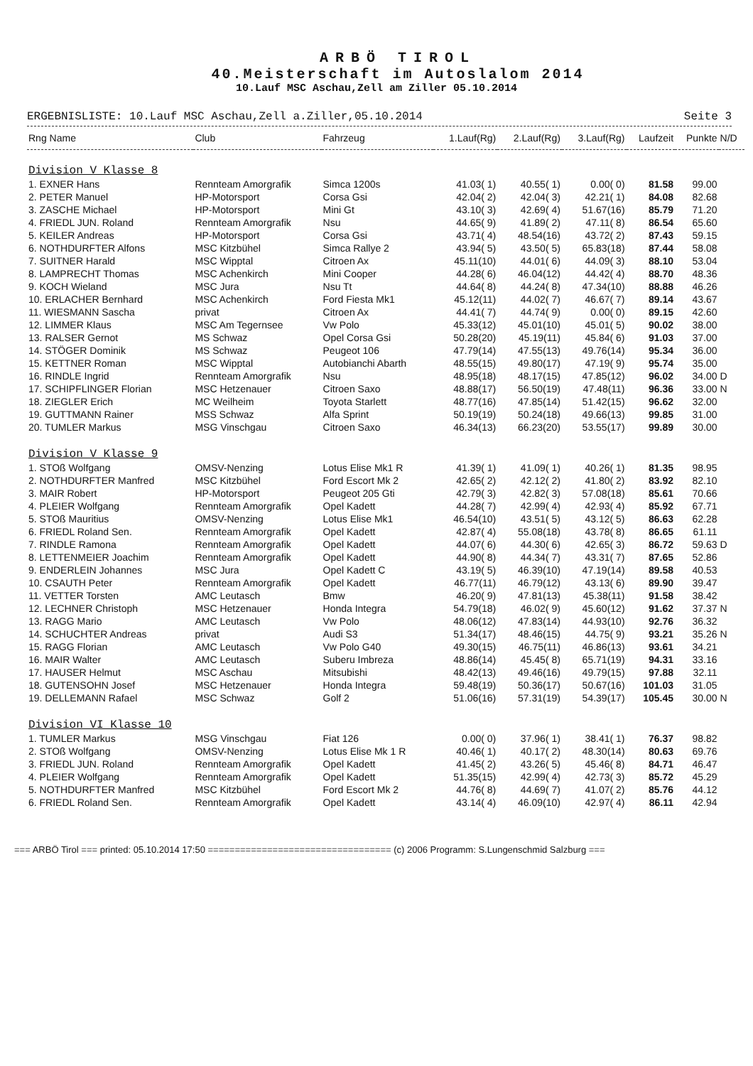ARBÖ TIROL
40.Meisterschaft im Autoslalom 2014
10.Lauf MSC Aschau,Zell am Ziller 05.10.2014
ERGEBNISLISTE: 10.Lauf MSC Aschau,Zell a.Ziller,05.10.2014 Seite 3
| Rng Name | Club | Fahrzeug | 1.Lauf(Rg) | 2.Lauf(Rg) | 3.Lauf(Rg) | Laufzeit | Punkte | N/D |
| --- | --- | --- | --- | --- | --- | --- | --- | --- |
| Division V Klasse 8 | | | | | | | | |
| 1. EXNER Hans | Rennteam Amorgrafik | Simca 1200s | 41.03( 1) | 40.55( 1) | 0.00( 0) | 81.58 | 99.00 | |
| 2. PETER Manuel | HP-Motorsport | Corsa Gsi | 42.04( 2) | 42.04( 3) | 42.21( 1) | 84.08 | 82.68 | |
| 3. ZASCHE Michael | HP-Motorsport | Mini Gt | 43.10( 3) | 42.69( 4) | 51.67(16) | 85.79 | 71.20 | |
| 4. FRIEDL JUN. Roland | Rennteam Amorgrafik | Nsu | 44.65( 9) | 41.89( 2) | 47.11( 8) | 86.54 | 65.60 | |
| 5. KEILER Andreas | HP-Motorsport | Corsa Gsi | 43.71( 4) | 48.54(16) | 43.72( 2) | 87.43 | 59.15 | |
| 6. NOTHDURFTER Alfons | MSC Kitzbühel | Simca Rallye 2 | 43.94( 5) | 43.50( 5) | 65.83(18) | 87.44 | 58.08 | |
| 7. SUITNER Harald | MSC Wipptal | Citroen Ax | 45.11(10) | 44.01( 6) | 44.09( 3) | 88.10 | 53.04 | |
| 8. LAMPRECHT Thomas | MSC Achenkirch | Mini Cooper | 44.28( 6) | 46.04(12) | 44.42( 4) | 88.70 | 48.36 | |
| 9. KOCH Wieland | MSC Jura | Nsu Tt | 44.64( 8) | 44.24( 8) | 47.34(10) | 88.88 | 46.26 | |
| 10. ERLACHER Bernhard | MSC Achenkirch | Ford Fiesta Mk1 | 45.12(11) | 44.02( 7) | 46.67( 7) | 89.14 | 43.67 | |
| 11. WIESMANN Sascha | privat | Citroen Ax | 44.41( 7) | 44.74( 9) | 0.00( 0) | 89.15 | 42.60 | |
| 12. LIMMER Klaus | MSC Am Tegernsee | Vw Polo | 45.33(12) | 45.01(10) | 45.01( 5) | 90.02 | 38.00 | |
| 13. RALSER Gernot | MS Schwaz | Opel Corsa Gsi | 50.28(20) | 45.19(11) | 45.84( 6) | 91.03 | 37.00 | |
| 14. STÖGER Dominik | MS Schwaz | Peugeot 106 | 47.79(14) | 47.55(13) | 49.76(14) | 95.34 | 36.00 | |
| 15. KETTNER Roman | MSC Wipptal | Autobianchi Abarth | 48.55(15) | 49.80(17) | 47.19( 9) | 95.74 | 35.00 | |
| 16. RINDLE Ingrid | Rennteam Amorgrafik | Nsu | 48.95(18) | 48.17(15) | 47.85(12) | 96.02 | 34.00 | D |
| 17. SCHIPFLINGER Florian | MSC Hetzenauer | Citroen Saxo | 48.88(17) | 56.50(19) | 47.48(11) | 96.36 | 33.00 | N |
| 18. ZIEGLER Erich | MC Weilheim | Toyota Starlett | 48.77(16) | 47.85(14) | 51.42(15) | 96.62 | 32.00 | |
| 19. GUTTMANN Rainer | MSS Schwaz | Alfa Sprint | 50.19(19) | 50.24(18) | 49.66(13) | 99.85 | 31.00 | |
| 20. TUMLER Markus | MSG Vinschgau | Citroen Saxo | 46.34(13) | 66.23(20) | 53.55(17) | 99.89 | 30.00 | |
| Division V Klasse 9 | | | | | | | | |
| 1. STOß Wolfgang | OMSV-Nenzing | Lotus Elise Mk1 R | 41.39( 1) | 41.09( 1) | 40.26( 1) | 81.35 | 98.95 | |
| 2. NOTHDURFTER Manfred | MSC Kitzbühel | Ford Escort Mk 2 | 42.65( 2) | 42.12( 2) | 41.80( 2) | 83.92 | 82.10 | |
| 3. MAIR Robert | HP-Motorsport | Peugeot 205 Gti | 42.79( 3) | 42.82( 3) | 57.08(18) | 85.61 | 70.66 | |
| 4. PLEIER Wolfgang | Rennteam Amorgrafik | Opel Kadett | 44.28( 7) | 42.99( 4) | 42.93( 4) | 85.92 | 67.71 | |
| 5. STOß Mauritius | OMSV-Nenzing | Lotus Elise Mk1 | 46.54(10) | 43.51( 5) | 43.12( 5) | 86.63 | 62.28 | |
| 6. FRIEDL Roland Sen. | Rennteam Amorgrafik | Opel Kadett | 42.87( 4) | 55.08(18) | 43.78( 8) | 86.65 | 61.11 | |
| 7. RINDLE Ramona | Rennteam Amorgrafik | Opel Kadett | 44.07( 6) | 44.30( 6) | 42.65( 3) | 86.72 | 59.63 | D |
| 8. LETTENMEIER Joachim | Rennteam Amorgrafik | Opel Kadett | 44.90( 8) | 44.34( 7) | 43.31( 7) | 87.65 | 52.86 | |
| 9. ENDERLEIN Johannes | MSC Jura | Opel Kadett C | 43.19( 5) | 46.39(10) | 47.19(14) | 89.58 | 40.53 | |
| 10. CSAUTH Peter | Rennteam Amorgrafik | Opel Kadett | 46.77(11) | 46.79(12) | 43.13( 6) | 89.90 | 39.47 | |
| 11. VETTER Torsten | AMC Leutasch | Bmw | 46.20( 9) | 47.81(13) | 45.38(11) | 91.58 | 38.42 | |
| 12. LECHNER Christoph | MSC Hetzenauer | Honda Integra | 54.79(18) | 46.02( 9) | 45.60(12) | 91.62 | 37.37 | N |
| 13. RAGG Mario | AMC Leutasch | Vw Polo | 48.06(12) | 47.83(14) | 44.93(10) | 92.76 | 36.32 | |
| 14. SCHUCHTER Andreas | privat | Audi S3 | 51.34(17) | 48.46(15) | 44.75( 9) | 93.21 | 35.26 | N |
| 15. RAGG Florian | AMC Leutasch | Vw Polo G40 | 49.30(15) | 46.75(11) | 46.86(13) | 93.61 | 34.21 | |
| 16. MAIR Walter | AMC Leutasch | Suberu Imbreza | 48.86(14) | 45.45( 8) | 65.71(19) | 94.31 | 33.16 | |
| 17. HAUSER Helmut | MSC Aschau | Mitsubishi | 48.42(13) | 49.46(16) | 49.79(15) | 97.88 | 32.11 | |
| 18. GUTENSOHN Josef | MSC Hetzenauer | Honda Integra | 59.48(19) | 50.36(17) | 50.67(16) | 101.03 | 31.05 | |
| 19. DELLEMANN Rafael | MSC Schwaz | Golf 2 | 51.06(16) | 57.31(19) | 54.39(17) | 105.45 | 30.00 | N |
| Division VI Klasse 10 | | | | | | | | |
| 1. TUMLER Markus | MSG Vinschgau | Fiat 126 | 0.00( 0) | 37.96( 1) | 38.41( 1) | 76.37 | 98.82 | |
| 2. STOß Wolfgang | OMSV-Nenzing | Lotus Elise Mk 1 R | 40.46( 1) | 40.17( 2) | 48.30(14) | 80.63 | 69.76 | |
| 3. FRIEDL JUN. Roland | Rennteam Amorgrafik | Opel Kadett | 41.45( 2) | 43.26( 5) | 45.46( 8) | 84.71 | 46.47 | |
| 4. PLEIER Wolfgang | Rennteam Amorgrafik | Opel Kadett | 51.35(15) | 42.99( 4) | 42.73( 3) | 85.72 | 45.29 | |
| 5. NOTHDURFTER Manfred | MSC Kitzbühel | Ford Escort Mk 2 | 44.76( 8) | 44.69( 7) | 41.07( 2) | 85.76 | 44.12 | |
| 6. FRIEDL Roland Sen. | Rennteam Amorgrafik | Opel Kadett | 43.14( 4) | 46.09(10) | 42.97( 4) | 86.11 | 42.94 | |
=== ARBÖ Tirol === printed: 05.10.2014 17:50 ================================== (c) 2006 Programm: S.Lungenschmid Salzburg ===